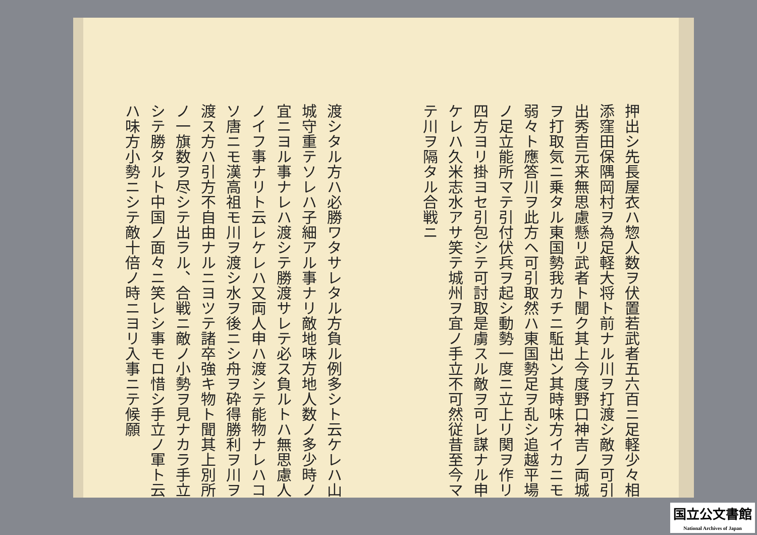渡シタル方ハ必勝ワタサレタル方負ル例多シト云ケレハ山城守重テソレハ子細アル事ナリ敵地味方地人数ノ多少時ノ宜ニヨル事ナレハ渡シテ勝渡サレテ必ス負ルトハ無思慮人ノイフ事ナリト云レケレハ又両人申ハ渡シテ能物ナレハコソ唐ニモ漢高祖モ川ヲ渡シ水ヲ後ニシ舟ヲ砕得勝利ヲ川ヲ渡ス方ハ引方不自由ナルニヨツテ諸卒強キ物ト聞其上別所ノ一旗数ヲ尽シテ出ラル、合戦ニ敵ノ小勢ヲ見ナカラ手立シテ勝タルト中国ノ面々ニ笑レシ事モロ惜シ手立ノ軍ト云ハ味方小勢ニシテ敵十倍ノ時ニヨリ入事ニテ候願
押出シ先長屋衣ハ惣人数ヲ伏置若武者五六百ニ足軽少々相添窪田保隅岡村ヲ為足軽大将ト前ナル川ヲ打渡シ敵ヲ可引出秀吉元来無思慮懸リ武者ト聞ク其上今度野口神吉ノ両城ヲ打取気ニ乗タル東国勢我カチニ駈出ン其時味方イカニモ弱々ト應答川ヲ此方ヘ可引取然ハ東国勢足ヲ乱シ追越平場ノ足立能所マテ引付伏兵ヲ起シ動勢一度ニ立上リ関ヲ作リ四方ヨリ掛ヨセ引包シテ可討取是虜スル敵ヲ可レ謀ナル申ケレハ久米志水アサ笑テ城州ヲ宜ノ手立不可然従昔至今マテ川ヲ隔タル合戦ニ
国立公文書館
National Archives of Japan